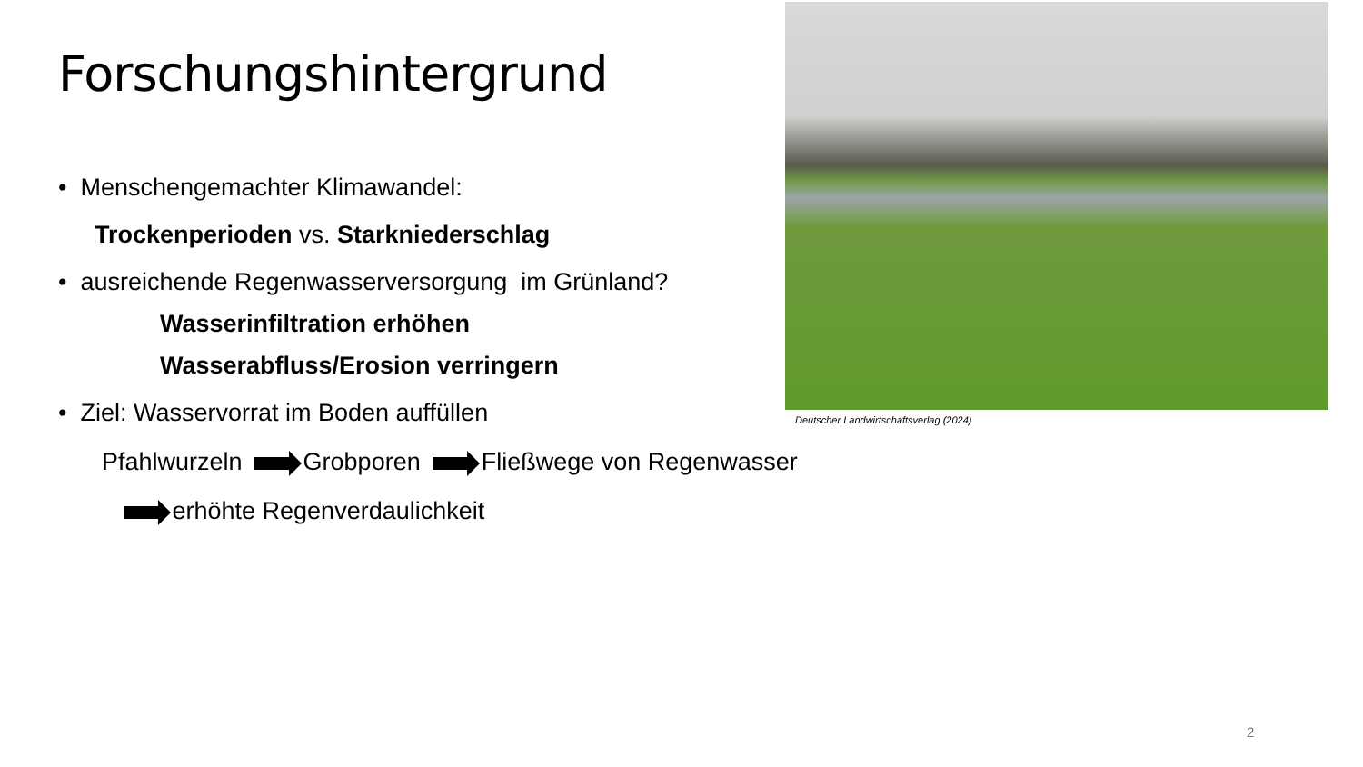Forschungshintergrund
• Menschengemachter Klimawandel:
Trockenperioden vs. Starkniederschlag
• ausreichende Regenwasserversorgung im Grünland?
Wasserinfiltration erhöhen
Wasserabfluss/Erosion verringern
• Ziel: Wasservorrat im Boden auffüllen
Pfahlwurzeln Grobporen Fließwege von Regenwasser
erhöhte Regenverdaulichkeit
Deutscher Landwirtschaftsverlag (2024)
2